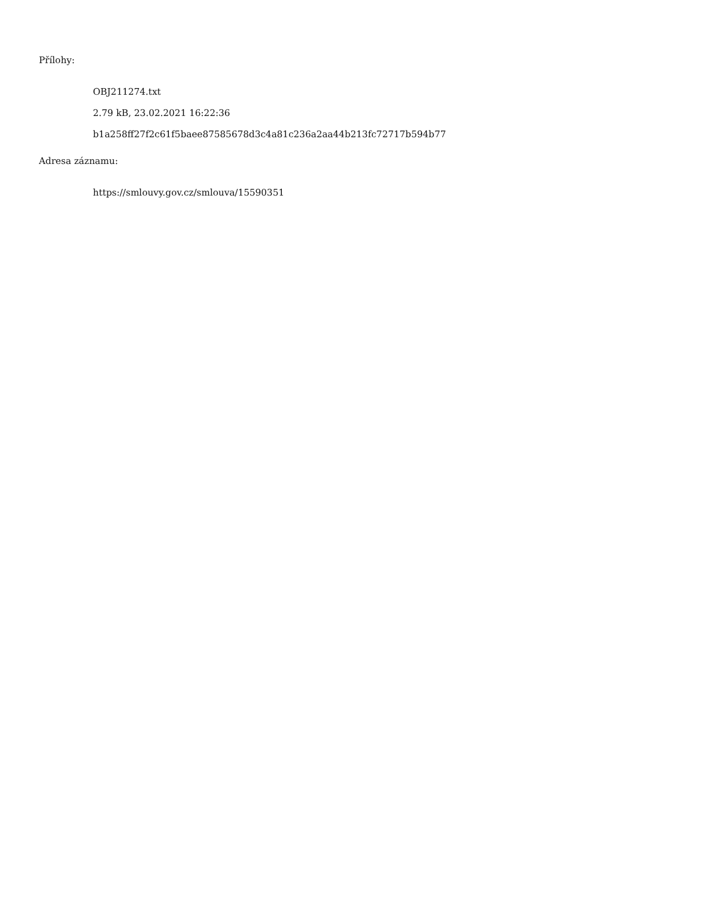Přílohy:
OBJ211274.txt
2.79 kB, 23.02.2021 16:22:36
b1a258ff27f2c61f5baee87585678d3c4a81c236a2aa44b213fc72717b594b77
Adresa záznamu:
https://smlouvy.gov.cz/smlouva/15590351